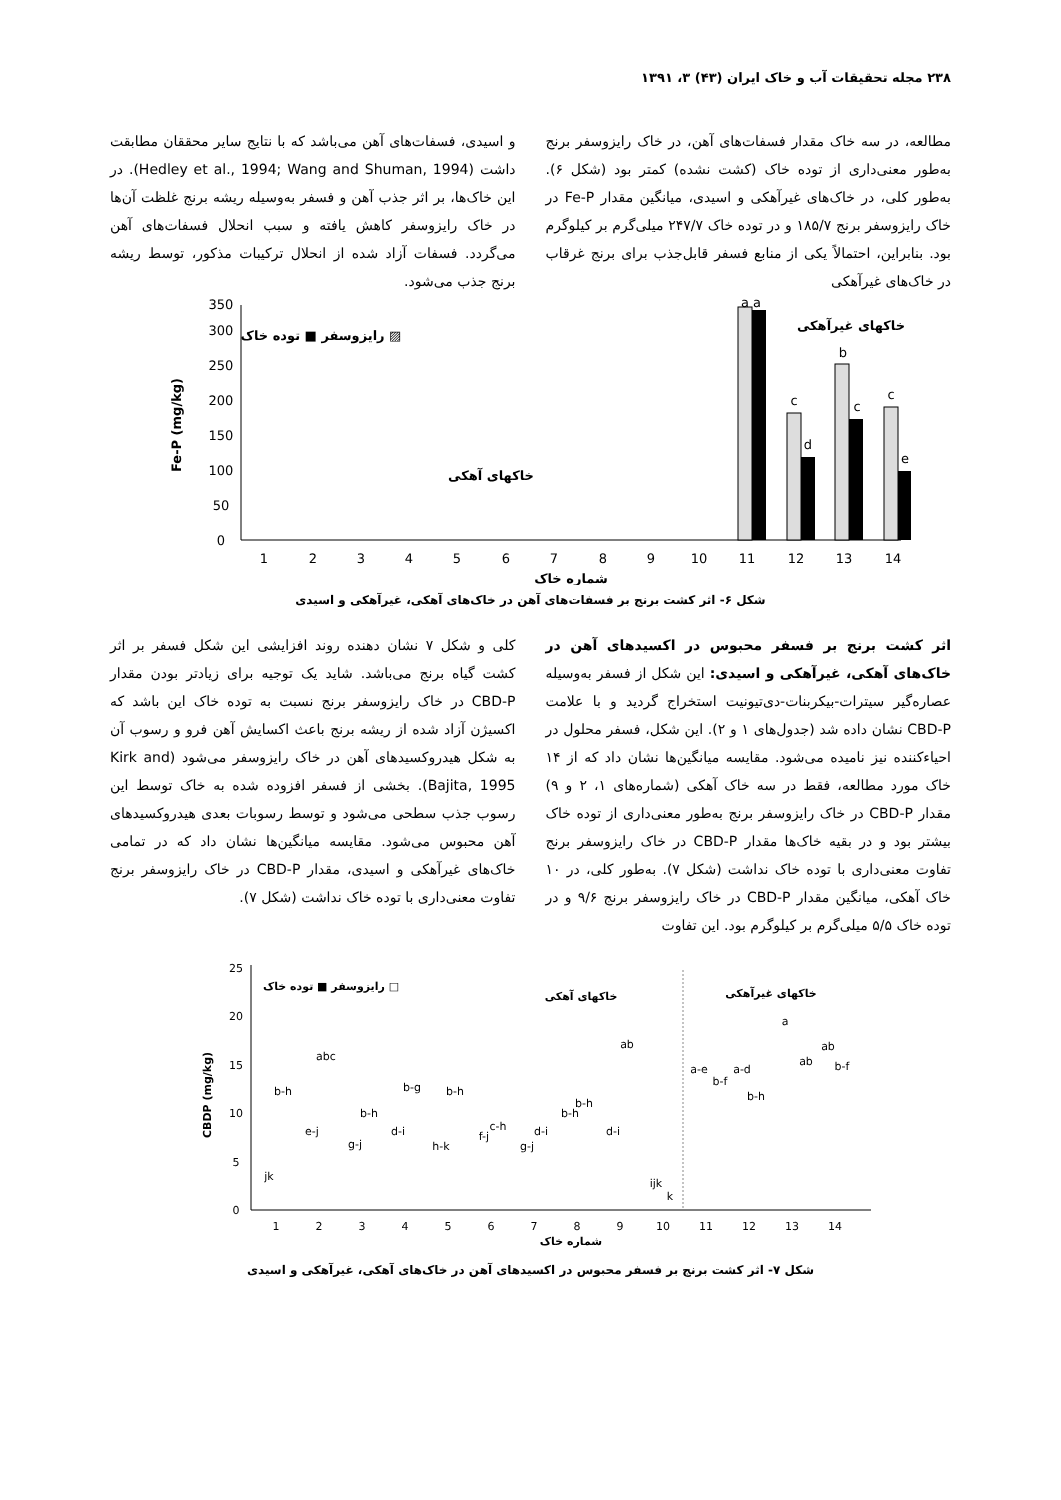۲۳۸ مجله تحقیقات آب و خاک ایران (۴۳) ۳، ۱۳۹۱
مطالعه، در سه خاک مقدار فسفات‌های آهن، در خاک رایزوسفر برنج به‌طور معنی‌داری از توده خاک (کشت نشده) کمتر بود (شکل ۶). به‌طور کلی، در خاک‌های غیرآهکی و اسیدی، میانگین مقدار Fe-P در خاک رایزوسفر برنج ۱۸۵/۷ و در توده خاک ۲۴۷/۷ میلی‌گرم بر کیلوگرم بود. بنابراین، احتمالاً یکی از منابع فسفر قابل‌جذب برای برنج غرقاب در خاک‌های غیرآهکی
و اسیدی، فسفات‌های آهن می‌باشد که با نتایج سایر محققان مطابقت داشت (Hedley et al., 1994; Wang and Shuman, 1994). در این خاک‌ها، بر اثر جذب آهن و فسفر به‌وسیله ریشه برنج غلظت آن‌ها در خاک رایزوسفر کاهش یافته و سبب انحلال فسفات‌های آهن می‌گردد. فسفات آزاد شده از انحلال ترکیبات مذکور، توسط ریشه برنج جذب می‌شود.
0
50
100
150
200
250
300
350
Fe-P (mg/kg)
1
2
3
4
5
6
7
8
9
10
11
12
13
14
شماره خاک
رایزوسفر ■ توده خاک ▨
خاکهای آهکی
خاکهای غیرآهکی
a a
c
d
b
c
c
e
شکل ۶- اثر کشت برنج بر فسفات‌های آهن در خاک‌های آهکی، غیرآهکی و اسیدی
اثر کشت برنج بر فسفر محبوس در اکسیدهای آهن در خاک‌های آهکی، غیرآهکی و اسیدی: این شکل از فسفر به‌وسیله عصاره‌گیر سیترات-بیکربنات-دی‌تیونیت استخراج گردید و با علامت CBD-P نشان داده شد (جدول‌های ۱ و ۲). این شکل، فسفر محلول در احیاءکننده نیز نامیده می‌شود. مقایسه میانگین‌ها نشان داد که از ۱۴ خاک مورد مطالعه، فقط در سه خاک آهکی (شماره‌های ۱، ۲ و ۹) مقدار CBD-P در خاک رایزوسفر برنج به‌طور معنی‌داری از توده خاک بیشتر بود و در بقیه خاک‌ها مقدار CBD-P در خاک رایزوسفر برنج تفاوت معنی‌داری با توده خاک نداشت (شکل ۷). به‌طور کلی، در ۱۰ خاک آهکی، میانگین مقدار CBD-P در خاک رایزوسفر برنج ۹/۶ و در توده خاک ۵/۵ میلی‌گرم بر کیلوگرم بود. این تفاوت
کلی و شکل ۷ نشان دهنده روند افزایشی این شکل فسفر بر اثر کشت گیاه برنج می‌باشد. شاید یک توجیه برای زیادتر بودن مقدار CBD-P در خاک رایزوسفر برنج نسبت به توده خاک این باشد که اکسیژن آزاد شده از ریشه برنج باعث اکسایش آهن فرو و رسوب آن به شکل هیدروکسیدهای آهن در خاک رایزوسفر می‌شود (Kirk and Bajita, 1995). بخشی از فسفر افزوده شده به خاک توسط این رسوب جذب سطحی می‌شود و توسط رسوبات بعدی هیدروکسیدهای آهن محبوس می‌شود. مقایسه میانگین‌ها نشان داد که در تمامی خاک‌های غیرآهکی و اسیدی، مقدار CBD-P در خاک رایزوسفر برنج تفاوت معنی‌داری با توده خاک نداشت (شکل ۷).
0
5
10
15
20
25
CBDP (mg/kg)
1
2
3
4
5
6
7
8
9
10
11
12
13
14
شماره خاک
رایزوسفر ■ توده خاک □
خاکهای آهکی
خاکهای غیرآهکی
jk
b-h
e-j
abc
g-j
b-h
d-i
b-g
h-k
b-h
f-j
c-h
g-j
d-i
b-h
b-h
d-i
ab
ijk
k
a-e
b-f
a-d
b-h
a
ab
ab
b-f
شکل ۷- اثر کشت برنج بر فسفر محبوس در اکسیدهای آهن در خاک‌های آهکی، غیرآهکی و اسیدی